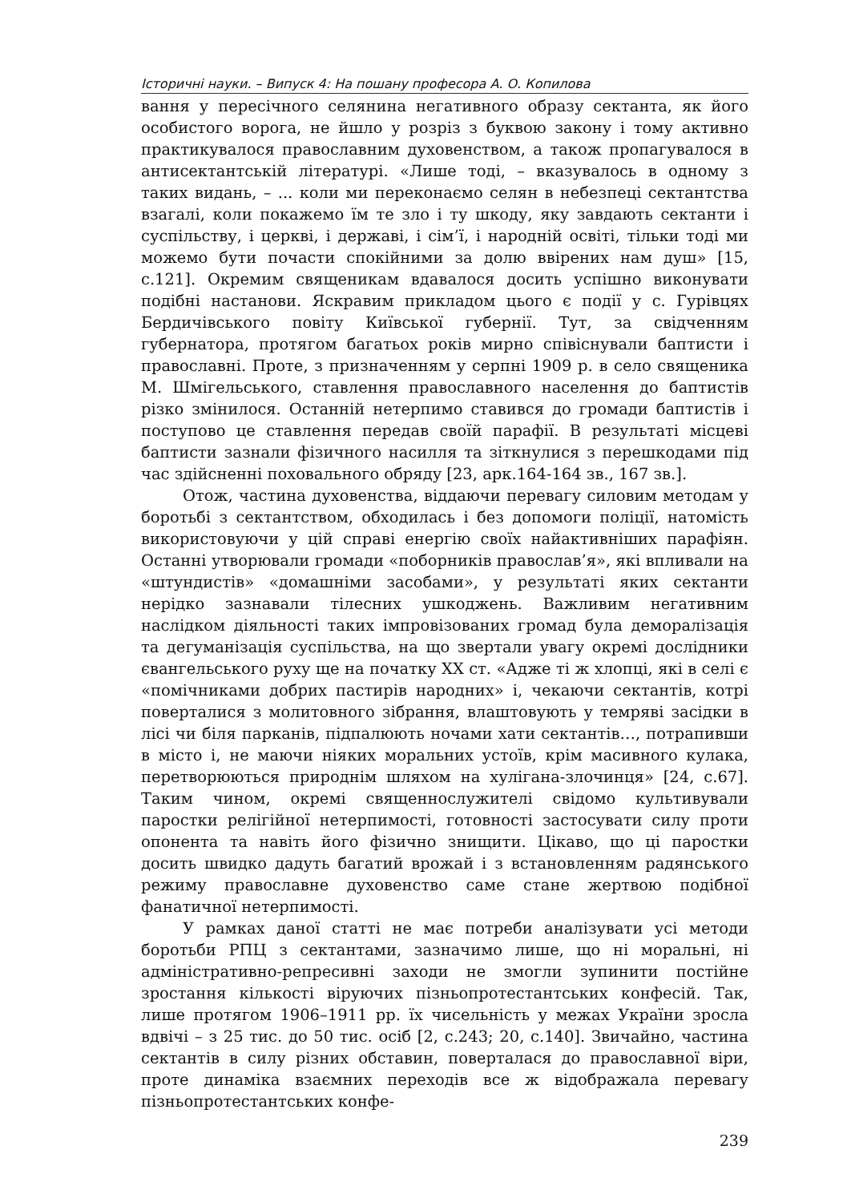Історичні науки. – Випуск 4: На пошану професора А. О. Копилова
вання у пересічного селянина негативного образу сектанта, як його особистого ворога, не йшло у розріз з буквою закону і тому активно практикувалося православним духовенством, а також пропагувалося в антисектантській літературі. «Лише тоді, – вказувалось в одному з таких видань, – ... коли ми переконаємо селян в небезпеці сектантства взагалі, коли покажемо їм те зло і ту шкоду, яку завдають сектанти і суспільству, і церкві, і державі, і сім’ї, і народній освіті, тільки тоді ми можемо бути почасти спокійними за долю ввірених нам душ» [15, с.121]. Окремим священикам вдавалося досить успішно виконувати подібні настанови. Яскравим прикладом цього є події у с. Гурівцях Бердичівського повіту Київської губернії. Тут, за свідченням губернатора, протягом багатьох років мирно співіснували баптисти і православні. Проте, з призначенням у серпні 1909 р. в село священика М. Шмігельського, ставлення православного населення до баптистів різко змінилося. Останній нетерпимо ставився до громади баптистів і поступово це ставлення передав своїй парафії. В результаті місцеві баптисти зазнали фізичного насилля та зіткнулися з перешкодами під час здійсненні поховального обряду [23, арк.164-164 зв., 167 зв.].
Отож, частина духовенства, віддаючи перевагу силовим методам у боротьбі з сектантством, обходилась і без допомоги поліції, натомість використовуючи у цій справі енергію своїх найактивніших парафіян. Останні утворювали громади «поборників православ’я», які впливали на «штундистів» «домашніми засобами», у результаті яких сектанти нерідко зазнавали тілесних ушкоджень. Важливим негативним наслідком діяльності таких імпровізованих громад була деморалізація та дегуманізація суспільства, на що звертали увагу окремі дослідники євангельського руху ще на початку ХХ ст. «Адже ті ж хлопці, які в селі є «помічниками добрих пастирів народних» і, чекаючи сектантів, котрі поверталися з молитовного зібрання, влаштовують у темряві засідки в лісі чи біля парканів, підпалюють ночами хати сектантів…, потрапивши в місто і, не маючи ніяких моральних устоїв, крім масивного кулака, перетворюються природнім шляхом на хулігана-злочинця» [24, с.67]. Таким чином, окремі священнослужителі свідомо культивували паростки релігійної нетерпимості, готовності застосувати силу проти опонента та навіть його фізично знищити. Цікаво, що ці паростки досить швидко дадуть багатий врожай і з встановленням радянського режиму православне духовенство саме стане жертвою подібної фанатичної нетерпимості.
У рамках даної статті не має потреби аналізувати усі методи боротьби РПЦ з сектантами, зазначимо лише, що ні моральні, ні адміністративно-репресивні заходи не змогли зупинити постійне зростання кількості віруючих пізньопротестантських конфесій. Так, лише протягом 1906–1911 рр. їх чисельність у межах України зросла вдвічі – з 25 тис. до 50 тис. осіб [2, с.243; 20, с.140]. Звичайно, частина сектантів в силу різних обставин, поверталася до православної віри, проте динаміка взаємних переходів все ж відображала перевагу пізньопротестантських конфе-
239